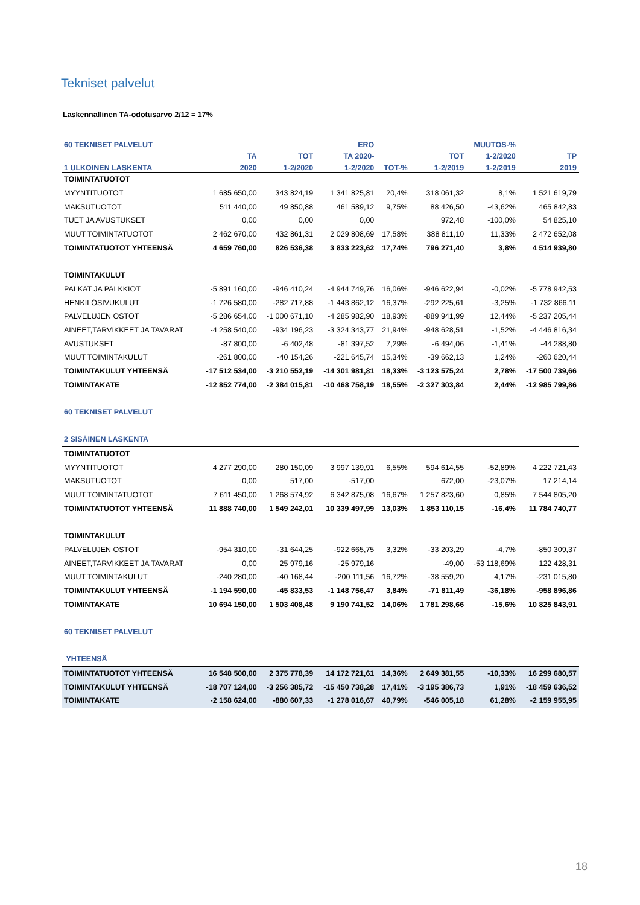Tekniset palvelut
Laskennallinen TA-odotusarvo 2/12 = 17%
| 60 TEKNISET PALVELUT | | | ERO | | | MUUTOS-% | |
| --- | --- | --- | --- | --- | --- | --- | --- |
| | TA | TOT | TA 2020- | | TOT | 1-2/2020 | TP |
| 1 ULKOINEN LASKENTA | 2020 | 1-2/2020 | 1-2/2020 | TOT-% | 1-2/2019 | 1-2/2019 | 2019 |
| TOIMINTATUOTOT | | | | | | | |
| MYYNTITUOTOT | 1 685 650,00 | 343 824,19 | 1 341 825,81 | 20,4% | 318 061,32 | 8,1% | 1 521 619,79 |
| MAKSUTUOTOT | 511 440,00 | 49 850,88 | 461 589,12 | 9,75% | 88 426,50 | -43,62% | 465 842,83 |
| TUET JA AVUSTUKSET | 0,00 | 0,00 | 0,00 | | 972,48 | -100,0% | 54 825,10 |
| MUUT TOIMINTATUOTOT | 2 462 670,00 | 432 861,31 | 2 029 808,69 | 17,58% | 388 811,10 | 11,33% | 2 472 652,08 |
| TOIMINTATUOTOT YHTEENSÄ | 4 659 760,00 | 826 536,38 | 3 833 223,62 | 17,74% | 796 271,40 | 3,8% | 4 514 939,80 |
| TOIMINTAKULUT | | | | | | | |
| PALKAT JA PALKKIOT | -5 891 160,00 | -946 410,24 | -4 944 749,76 | 16,06% | -946 622,94 | -0,02% | -5 778 942,53 |
| HENKILÖSIVUKULUT | -1 726 580,00 | -282 717,88 | -1 443 862,12 | 16,37% | -292 225,61 | -3,25% | -1 732 866,11 |
| PALVELUJEN OSTOT | -5 286 654,00 | -1 000 671,10 | -4 285 982,90 | 18,93% | -889 941,99 | 12,44% | -5 237 205,44 |
| AINEET,TARVIKKEET JA TAVARAT | -4 258 540,00 | -934 196,23 | -3 324 343,77 | 21,94% | -948 628,51 | -1,52% | -4 446 816,34 |
| AVUSTUKSET | -87 800,00 | -6 402,48 | -81 397,52 | 7,29% | -6 494,06 | -1,41% | -44 288,80 |
| MUUT TOIMINTAKULUT | -261 800,00 | -40 154,26 | -221 645,74 | 15,34% | -39 662,13 | 1,24% | -260 620,44 |
| TOIMINTAKULUT YHTEENSÄ | -17 512 534,00 | -3 210 552,19 | -14 301 981,81 | 18,33% | -3 123 575,24 | 2,78% | -17 500 739,66 |
| TOIMINTAKATE | -12 852 774,00 | -2 384 015,81 | -10 468 758,19 | 18,55% | -2 327 303,84 | 2,44% | -12 985 799,86 |
| 60 TEKNISET PALVELUT | | | | | | | |
| 2 SISÄINEN LASKENTA | | | | | | | |
| TOIMINTATUOTOT | | | | | | | |
| MYYNTITUOTOT | 4 277 290,00 | 280 150,09 | 3 997 139,91 | 6,55% | 594 614,55 | -52,89% | 4 222 721,43 |
| MAKSUTUOTOT | 0,00 | 517,00 | -517,00 | | 672,00 | -23,07% | 17 214,14 |
| MUUT TOIMINTATUOTOT | 7 611 450,00 | 1 268 574,92 | 6 342 875,08 | 16,67% | 1 257 823,60 | 0,85% | 7 544 805,20 |
| TOIMINTATUOTOT YHTEENSÄ | 11 888 740,00 | 1 549 242,01 | 10 339 497,99 | 13,03% | 1 853 110,15 | -16,4% | 11 784 740,77 |
| TOIMINTAKULUT | | | | | | | |
| PALVELUJEN OSTOT | -954 310,00 | -31 644,25 | -922 665,75 | 3,32% | -33 203,29 | -4,7% | -850 309,37 |
| AINEET,TARVIKKEET JA TAVARAT | 0,00 | 25 979,16 | -25 979,16 | | -49,00 | -53 118,69% | 122 428,31 |
| MUUT TOIMINTAKULUT | -240 280,00 | -40 168,44 | -200 111,56 | 16,72% | -38 559,20 | 4,17% | -231 015,80 |
| TOIMINTAKULUT YHTEENSÄ | -1 194 590,00 | -45 833,53 | -1 148 756,47 | 3,84% | -71 811,49 | -36,18% | -958 896,86 |
| TOIMINTAKATE | 10 694 150,00 | 1 503 408,48 | 9 190 741,52 | 14,06% | 1 781 298,66 | -15,6% | 10 825 843,91 |
| 60 TEKNISET PALVELUT | | | | | | | |
| YHTEENSÄ | | | | | | | |
| TOIMINTATUOTOT YHTEENSÄ | 16 548 500,00 | 2 375 778,39 | 14 172 721,61 | 14,36% | 2 649 381,55 | -10,33% | 16 299 680,57 |
| TOIMINTAKULUT YHTEENSÄ | -18 707 124,00 | -3 256 385,72 | -15 450 738,28 | 17,41% | -3 195 386,73 | 1,91% | -18 459 636,52 |
| TOIMINTAKATE | -2 158 624,00 | -880 607,33 | -1 278 016,67 | 40,79% | -546 005,18 | 61,28% | -2 159 955,95 |
18